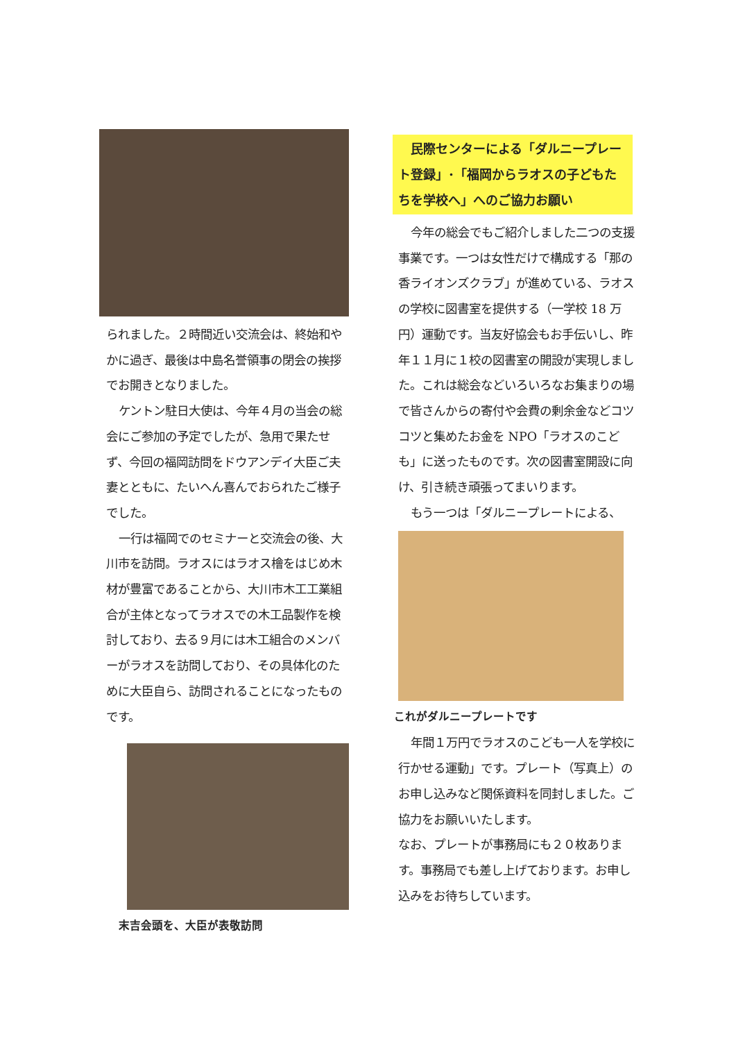られました。２時間近い交流会は、終始和やかに過ぎ、最後は中島名誉領事の閉会の挨拶でお開きとなりました。
ケントン駐日大使は、今年４月の当会の総会にご参加の予定でしたが、急用で果たせず、今回の福岡訪問をドウアンデイ大臣ご夫妻とともに、たいへん喜んでおられたご様子でした。
一行は福岡でのセミナーと交流会の後、大川市を訪問。ラオスにはラオス檜をはじめ木材が豊富であることから、大川市木工工業組合が主体となってラオスでの木工品製作を検討しており、去る９月には木工組合のメンバーがラオスを訪問しており、その具体化のために大臣自ら、訪問されることになったものです。
末吉会頭を、大臣が表敬訪問
　民際センターによる「ダルニープレート登録」･「福岡からラオスの子どもたちを学校へ」へのご協力お願い
今年の総会でもご紹介しました二つの支援事業です。一つは女性だけで構成する「那の香ライオンズクラブ」が進めている、ラオスの学校に図書室を提供する（一学校 18 万円）運動です。当友好協会もお手伝いし、昨年１１月に１校の図書室の開設が実現しました。これは総会などいろいろなお集まりの場で皆さんからの寄付や会費の剰余金などコツコツと集めたお金を NPO「ラオスのこども」に送ったものです。次の図書室開設に向け、引き続き頑張ってまいります。
もう一つは「ダルニープレートによる、
これがダルニープレートです
年間１万円でラオスのこども一人を学校に行かせる運動」です。プレート（写真上）のお申し込みなど関係資料を同封しました。ご協力をお願いいたします。
なお、プレートが事務局にも２０枚あります。事務局でも差し上げております。お申し込みをお待ちしています。